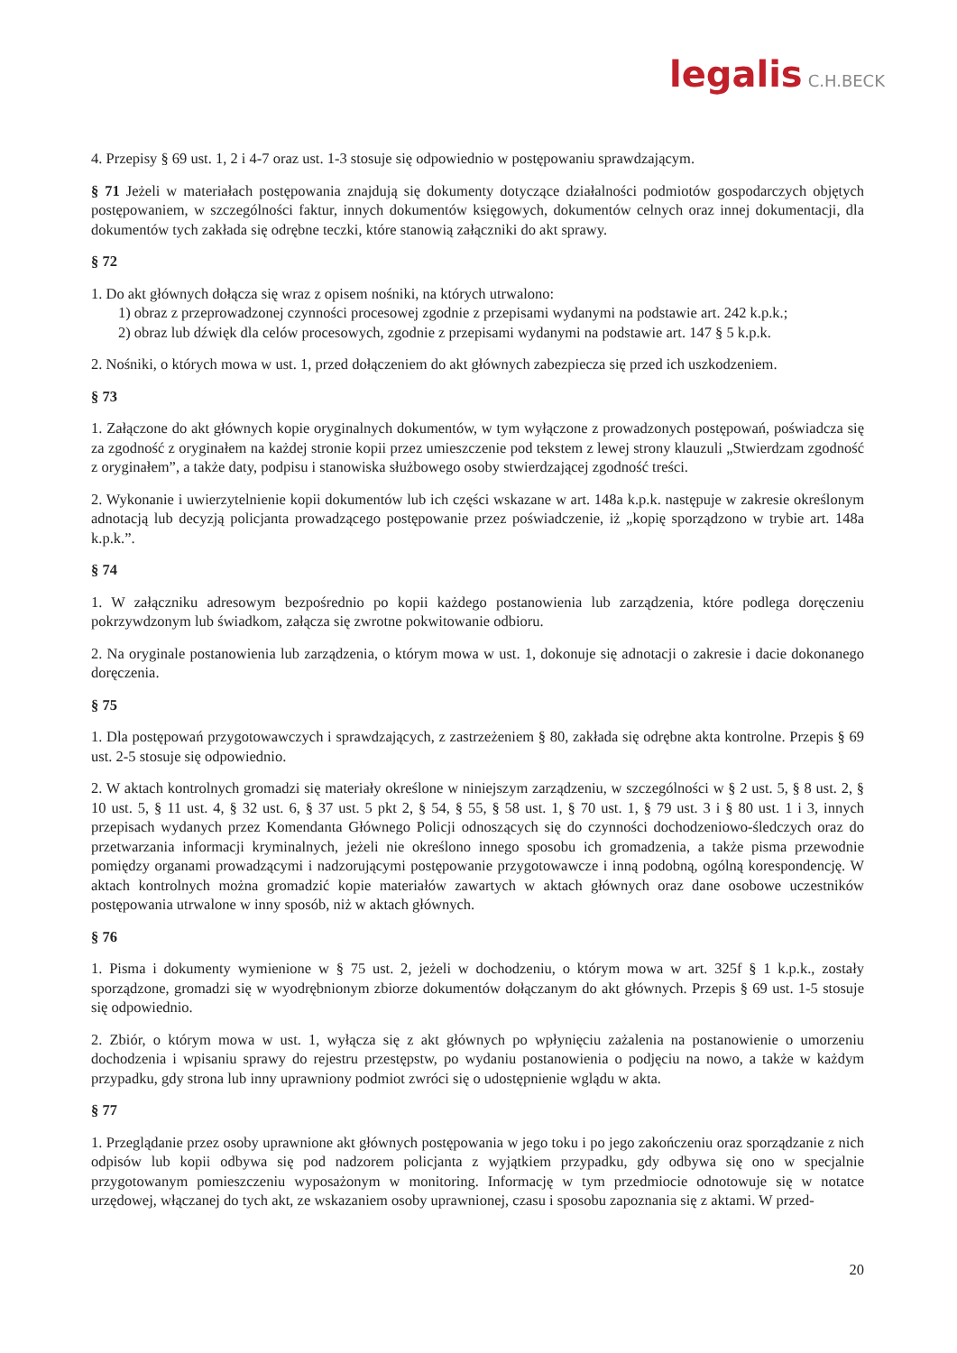legalis C.H.BECK
4. Przepisy § 69 ust. 1, 2 i 4-7 oraz ust. 1-3 stosuje się odpowiednio w postępowaniu sprawdzającym.
§ 71 Jeżeli w materiałach postępowania znajdują się dokumenty dotyczące działalności podmiotów gospodarczych objętych postępowaniem, w szczególności faktur, innych dokumentów księgowych, dokumentów celnych oraz innej dokumentacji, dla dokumentów tych zakłada się odrębne teczki, które stanowią załączniki do akt sprawy.
§ 72
1. Do akt głównych dołącza się wraz z opisem nośniki, na których utrwalono:
1) obraz z przeprowadzonej czynności procesowej zgodnie z przepisami wydanymi na podstawie art. 242 k.p.k.;
2) obraz lub dźwięk dla celów procesowych, zgodnie z przepisami wydanymi na podstawie art. 147 § 5 k.p.k.
2. Nośniki, o których mowa w ust. 1, przed dołączeniem do akt głównych zabezpiecza się przed ich uszkodzeniem.
§ 73
1. Załączone do akt głównych kopie oryginalnych dokumentów, w tym wyłączone z prowadzonych postępowań, poświadcza się za zgodność z oryginałem na każdej stronie kopii przez umieszczenie pod tekstem z lewej strony klauzuli „Stwierdzam zgodność z oryginałem”, a także daty, podpisu i stanowiska służbowego osoby stwierdzającej zgodność treści.
2. Wykonanie i uwierzytelnienie kopii dokumentów lub ich części wskazane w art. 148a k.p.k. następuje w zakresie określonym adnotacją lub decyzją policjanta prowadzącego postępowanie przez poświadczenie, iż „kopię sporządzono w trybie art. 148a k.p.k.”.
§ 74
1. W załączniku adresowym bezpośrednio po kopii każdego postanowienia lub zarządzenia, które podlega doręczeniu pokrzywdzonym lub świadkom, załącza się zwrotne pokwitowanie odbioru.
2. Na oryginale postanowienia lub zarządzenia, o którym mowa w ust. 1, dokonuje się adnotacji o zakresie i dacie dokonanego doręczenia.
§ 75
1. Dla postępowań przygotowawczych i sprawdzających, z zastrzeżeniem § 80, zakłada się odrębne akta kontrolne. Przepis § 69 ust. 2-5 stosuje się odpowiednio.
2. W aktach kontrolnych gromadzi się materiały określone w niniejszym zarządzeniu, w szczególności w § 2 ust. 5, § 8 ust. 2, § 10 ust. 5, § 11 ust. 4, § 32 ust. 6, § 37 ust. 5 pkt 2, § 54, § 55, § 58 ust. 1, § 70 ust. 1, § 79 ust. 3 i § 80 ust. 1 i 3, innych przepisach wydanych przez Komendanta Głównego Policji odnoszących się do czynności dochodzeniowo-śledczych oraz do przetwarzania informacji kryminalnych, jeżeli nie określono innego sposobu ich gromadzenia, a także pisma przewodnie pomiędzy organami prowadzącymi i nadzorującymi postępowanie przygotowawcze i inną podobną, ogólną korespondencję. W aktach kontrolnych można gromadzić kopie materiałów zawartych w aktach głównych oraz dane osobowe uczestników postępowania utrwalone w inny sposób, niż w aktach głównych.
§ 76
1. Pisma i dokumenty wymienione w § 75 ust. 2, jeżeli w dochodzeniu, o którym mowa w art. 325f § 1 k.p.k., zostały sporządzone, gromadzi się w wyodrębnionym zbiorze dokumentów dołączanym do akt głównych. Przepis § 69 ust. 1-5 stosuje się odpowiednio.
2. Zbiór, o którym mowa w ust. 1, wyłącza się z akt głównych po wpłynięciu zażalenia na postanowienie o umorzeniu dochodzenia i wpisaniu sprawy do rejestru przestępstw, po wydaniu postanowienia o podjęciu na nowo, a także w każdym przypadku, gdy strona lub inny uprawniony podmiot zwróci się o udostępnienie wglądu w akta.
§ 77
1. Przeglądanie przez osoby uprawnione akt głównych postępowania w jego toku i po jego zakończeniu oraz sporządzanie z nich odpisów lub kopii odbywa się pod nadzorem policjanta z wyjątkiem przypadku, gdy odbywa się ono w specjalnie przygotowanym pomieszczeniu wyposażonym w monitoring. Informację w tym przedmiocie odnotowuje się w notatce urzędowej, włączanej do tych akt, ze wskazaniem osoby uprawnionej, czasu i sposobu zapoznania się z aktami. W przed-
20